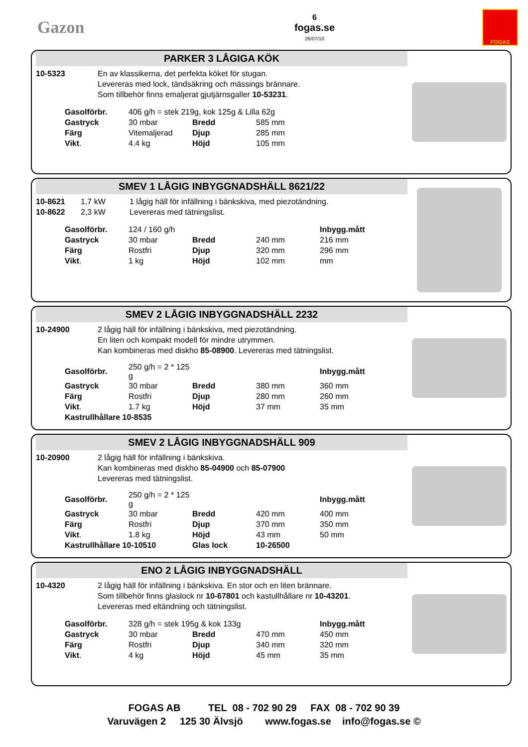Gazon
6
fogas.se
26/07/10
FOGAS
PARKER 3 LÅGIGA KÖK
10-5323 En av klassikerna, det perfekta köket för stugan.
Levereras med lock, tändsäkring och mässings brännare.
Som tillbehör finns emaljerat gjutjärnsgaller 10-53231.
| Gasolförbr. | 406 g/h = stek 219g, kok 125g & Lilla 62g | | |
| Gastryck | 30 mbar | Bredd | 585 mm |
| Färg | Vitemaljerad | Djup | 285 mm |
| Vikt . | 4.4 kg | Höjd | 105 mm |
SMEV 1 LÅGIG INBYGGNADSHÄLL 8621/22
10-8621
10-8622
1,7 kW
2,3 kW
1 lågig häll för infällning i bänkskiva, med piezotändning.
Levereras med tätningslist.
| Gasolförbr. | 124 / 160 g/h | | | Inbygg.mått |
| Gastryck | 30 mbar | Bredd | 240 mm | 216 mm |
| Färg | Rostfri | Djup | 320 mm | 296 mm |
| Vikt . | 1 kg | Höjd | 102 mm | mm |
SMEV 2 LÅGIG INBYGGNADSHÄLL 2232
10-24900 2 lågig häll för infällning i bänkskiva, med piezotändning.
En liten och kompakt modell för mindre utrymmen.
Kan kombineras med diskho 85-08900. Levereras med tätningslist.
| Gasolförbr. | 250 g/h = 2 * 125 g | | | Inbygg.mått |
| Gastryck | 30 mbar | Bredd | 380 mm | 360 mm |
| Färg | Rostfri | Djup | 280 mm | 260 mm |
| Vikt . | 1.7 kg | Höjd | 37 mm | 35 mm |
| Kastrullhållare 10-8535 | | | | |
SMEV 2 LÅGIG INBYGGNADSHÄLL 909
10-20900 2 lågig häll för infällning i bänkskiva.
Kan kombineras med diskho 85-04900 och 85-07900
Levereras med tätningslist.
| Gasolförbr. | 250 g/h = 2 * 125 g | | | Inbygg.mått |
| Gastryck | 30 mbar | Bredd | 420 mm | 400 mm |
| Färg | Rostfri | Djup | 370 mm | 350 mm |
| Vikt . | 1.8 kg | Höjd | 43 mm | 50 mm |
| Kastrullhållare 10-10510 | | Glas lock | 10-26500 | |
ENO 2 LÅGIG INBYGGNADSHÄLL
10-4320 2 lågig häll för infällning i bänkskiva. En stor och en liten brännare.
Som tillbehör finns glaslock nr 10-67801 och kastullhållare nr 10-43201.
Levereras med eltändning och tätningslist.
| Gasolförbr. | 328 g/h = stek 195g & kok 133g | | | Inbygg.mått |
| Gastryck | 30 mbar | Bredd | 470 mm | 450 mm |
| Färg | Rostfri | Djup | 340 mm | 320 mm |
| Vikt . | 4 kg | Höjd | 45 mm | 35 mm |
FOGAS AB TEL 08 - 702 90 29 FAX 08 - 702 90 39
Varuvägen 2 125 30 Älvsjö www.fogas.se info@fogas.se ©